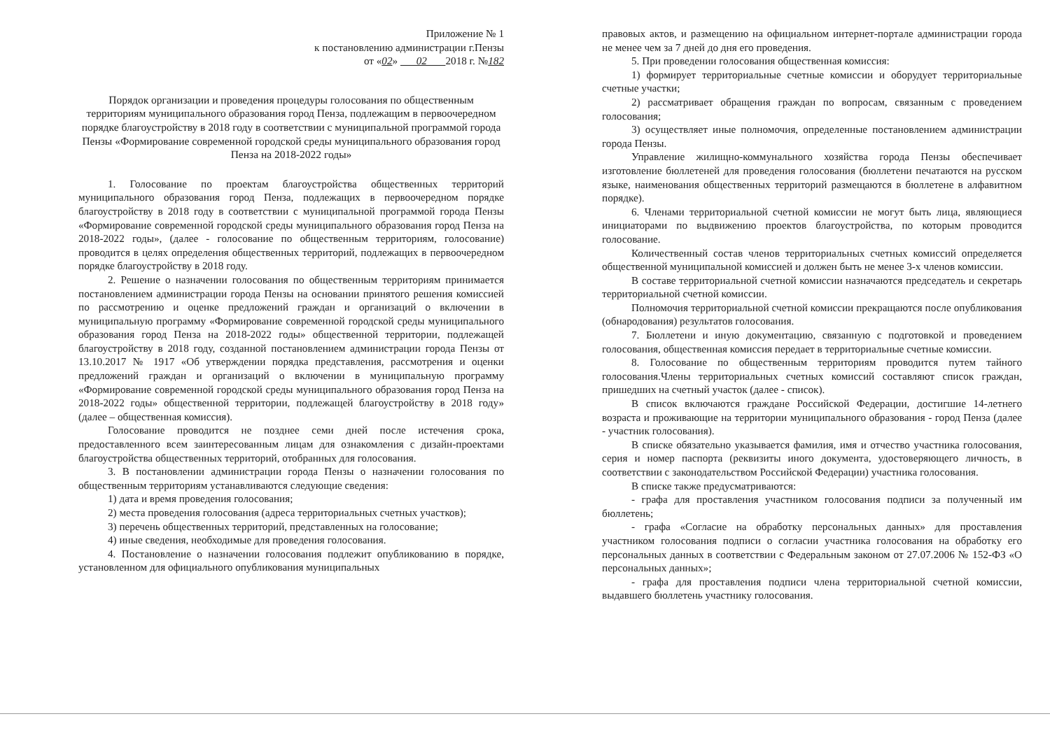Приложение № 1
к постановлению администрации г.Пензы
от «02» 02 2018 г. №182
Порядок организации и проведения процедуры голосования по общественным территориям муниципального образования город Пенза, подлежащим в первоочередном порядке благоустройству в 2018 году в соответствии с муниципальной программой города Пензы «Формирование современной городской среды муниципального образования город Пенза на 2018-2022 годы»
1. Голосование по проектам благоустройства общественных территорий муниципального образования город Пенза, подлежащих в первоочередном порядке благоустройству в 2018 году в соответствии с муниципальной программой города Пензы «Формирование современной городской среды муниципального образования город Пенза на 2018-2022 годы», (далее - голосование по общественным территориям, голосование) проводится в целях определения общественных территорий, подлежащих в первоочередном порядке благоустройству в 2018 году.
2. Решение о назначении голосования по общественным территориям принимается постановлением администрации города Пензы на основании принятого решения комиссией по рассмотрению и оценке предложений граждан и организаций о включении в муниципальную программу «Формирование современной городской среды муниципального образования город Пенза на 2018-2022 годы» общественной территории, подлежащей благоустройству в 2018 году, созданной постановлением администрации города Пензы от 13.10.2017 № 1917 «Об утверждении порядка представления, рассмотрения и оценки предложений граждан и организаций о включении в муниципальную программу «Формирование современной городской среды муниципального образования город Пенза на 2018-2022 годы» общественной территории, подлежащей благоустройству в 2018 году» (далее – общественная комиссия).
Голосование проводится не позднее семи дней после истечения срока, предоставленного всем заинтересованным лицам для ознакомления с дизайн-проектами благоустройства общественных территорий, отобранных для голосования.
3. В постановлении администрации города Пензы о назначении голосования по общественным территориям устанавливаются следующие сведения:
1) дата и время проведения голосования;
2) места проведения голосования (адреса территориальных счетных участков);
3) перечень общественных территорий, представленных на голосование;
4) иные сведения, необходимые для проведения голосования.
4. Постановление о назначении голосования подлежит опубликованию в порядке, установленном для официального опубликования муниципальных
правовых актов, и размещению на официальном интернет-портале администрации города не менее чем за 7 дней до дня его проведения.
5. При проведении голосования общественная комиссия:
1) формирует территориальные счетные комиссии и оборудует территориальные счетные участки;
2) рассматривает обращения граждан по вопросам, связанным с проведением голосования;
3) осуществляет иные полномочия, определенные постановлением администрации города Пензы.
Управление жилищно-коммунального хозяйства города Пензы обеспечивает изготовление бюллетеней для проведения голосования (бюллетени печатаются на русском языке, наименования общественных территорий размещаются в бюллетене в алфавитном порядке).
6. Членами территориальной счетной комиссии не могут быть лица, являющиеся инициаторами по выдвижению проектов благоустройства, по которым проводится голосование.
Количественный состав членов территориальных счетных комиссий определяется общественной муниципальной комиссией и должен быть не менее 3-х членов комиссии.
В составе территориальной счетной комиссии назначаются председатель и секретарь территориальной счетной комиссии.
Полномочия территориальной счетной комиссии прекращаются после опубликования (обнародования) результатов голосования.
7. Бюллетени и иную документацию, связанную с подготовкой и проведением голосования, общественная комиссия передает в территориальные счетные комиссии.
8. Голосование по общественным территориям проводится путем тайного голосования.Члены территориальных счетных комиссий составляют список граждан, пришедших на счетный участок (далее - список).
В список включаются граждане Российской Федерации, достигшие 14-летнего возраста и проживающие на территории муниципального образования - город Пенза (далее - участник голосования).
В списке обязательно указывается фамилия, имя и отчество участника голосования, серия и номер паспорта (реквизиты иного документа, удостоверяющего личность, в соответствии с законодательством Российской Федерации) участника голосования.
В списке также предусматриваются:
- графа для проставления участником голосования подписи за полученный им бюллетень;
- графа «Согласие на обработку персональных данных» для проставления участником голосования подписи о согласии участника голосования на обработку его персональных данных в соответствии с Федеральным законом от 27.07.2006 № 152-ФЗ «О персональных данных»;
- графа для проставления подписи члена территориальной счетной комиссии, выдавшего бюллетень участнику голосования.